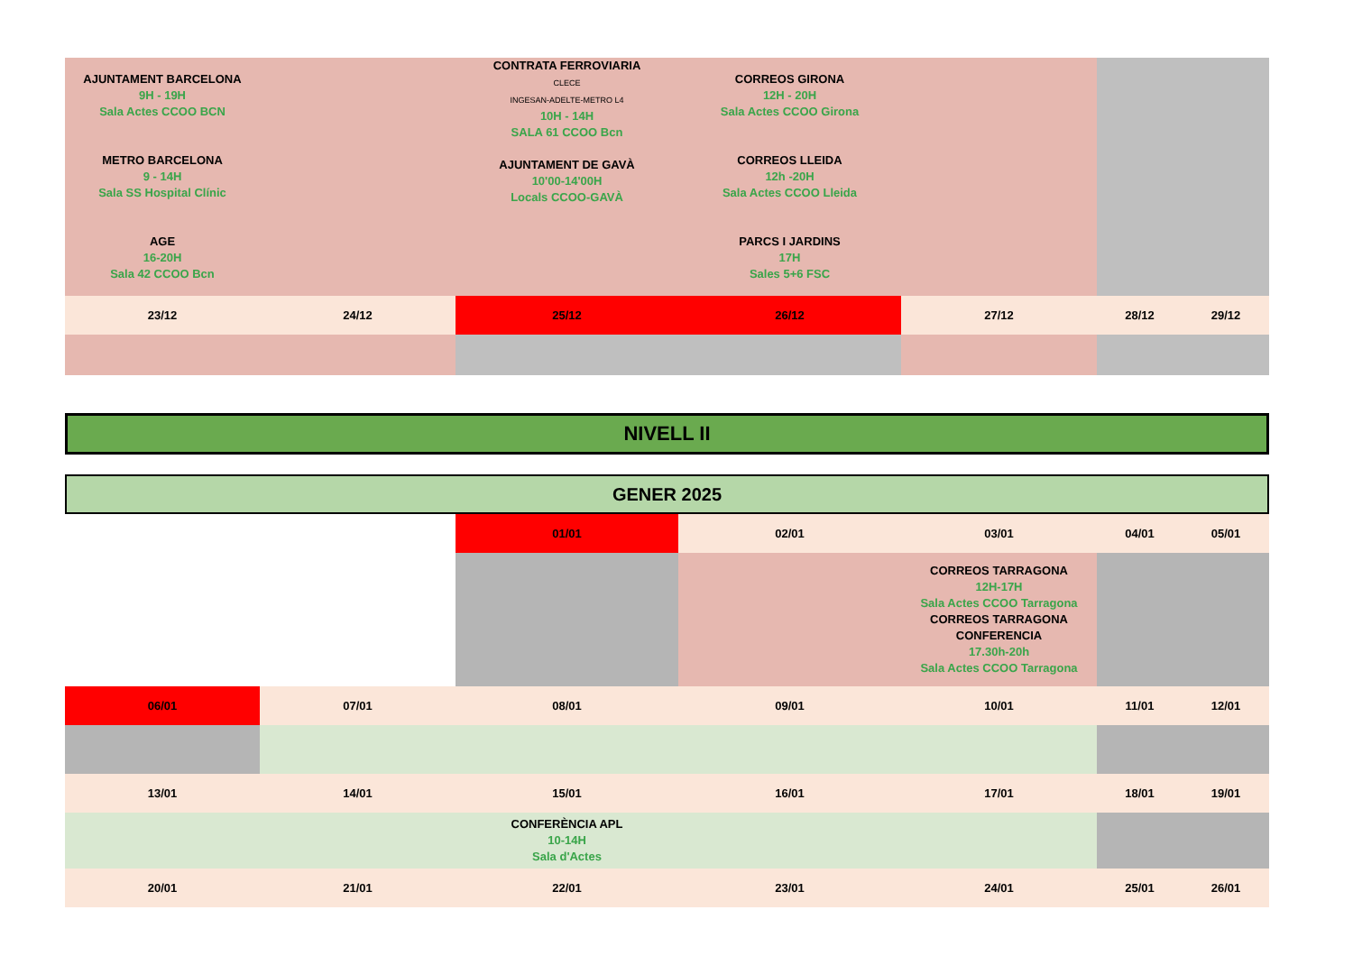| AJUNTAMENT BARCELONA 9H - 19H Sala Actes CCOO BCN METRO BARCELONA 9 - 14H Sala SS Hospital Clínic AGE 16-20H Sala 42 CCOO Bcn | | CONTRATA FERROVIARIA CLECE INGESAN-ADELTE-METRO L4 10H - 14H SALA 61 CCOO Bcn AJUNTAMENT DE GAVÀ 10'00-14'00H Locals CCOO-GAVÀ | CORREOS GIRONA 12H - 20H Sala Actes CCOO Girona CORREOS LLEIDA 12h -20H Sala Actes CCOO Lleida PARCS I JARDINS 17H Sales 5+6 FSC | | | |
| 23/12 | 24/12 | 25/12 | 26/12 | 27/12 | 28/12 | 29/12 |
NIVELL II
GENER 2025
| | | 01/01 | 02/01 | 03/01 | 04/01 | 05/01 |
| | | | | CORREOS TARRAGONA 12H-17H Sala Actes CCOO Tarragona CORREOS TARRAGONA CONFERENCIA 17.30h-20h Sala Actes CCOO Tarragona | | |
| 06/01 | 07/01 | 08/01 | 09/01 | 10/01 | 11/01 | 12/01 |
| 13/01 | 14/01 | 15/01 | 16/01 | 17/01 | 18/01 | 19/01 |
| | | CONFERÈNCIA APL 10-14H Sala d'Actes | | | | |
| 20/01 | 21/01 | 22/01 | 23/01 | 24/01 | 25/01 | 26/01 |